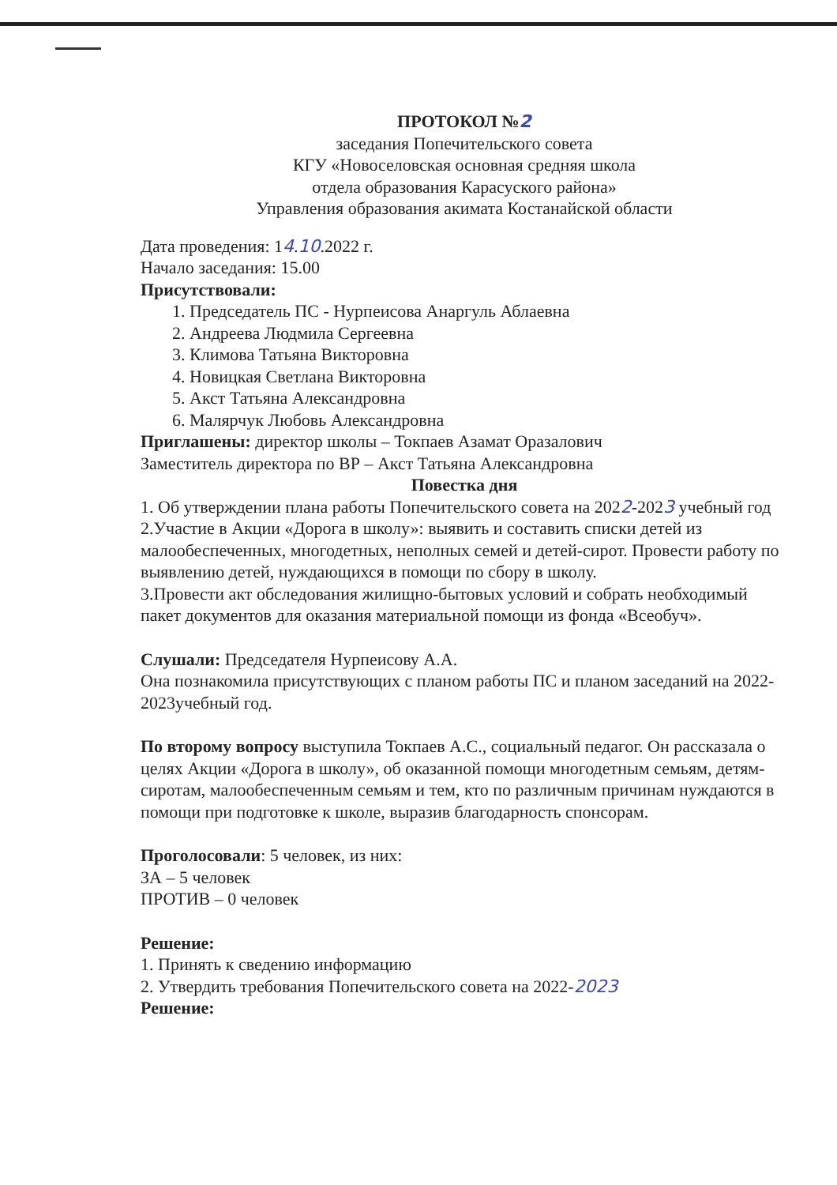ПРОТОКОЛ №2
заседания Попечительского совета
КГУ «Новоселовская основная средняя школа
отдела образования Карасуского района»
Управления образования акимата Костанайской области
Дата проведения: 14.10.2022 г.
Начало заседания: 15.00
Присутствовали:
1. Председатель ПС - Нурпеисова Анаргуль Аблаевна
2. Андреева Людмила Сергеевна
3. Климова Татьяна Викторовна
4. Новицкая Светлана Викторовна
5. Акст Татьяна Александровна
6. Малярчук Любовь Александровна
Приглашены: директор школы – Токпаев Азамат Оразалович
Заместитель директора по ВР – Акст Татьяна Александровна
Повестка дня
1. Об утверждении плана работы Попечительского совета на 2022-2023 учебный год
2.Участие в Акции «Дорога в школу»: выявить и составить списки детей из малообеспеченных, многодетных, неполных семей и детей-сирот. Провести работу по выявлению детей, нуждающихся в помощи по сбору в школу.
3.Провести акт обследования жилищно-бытовых условий и собрать необходимый пакет документов для оказания материальной помощи из фонда «Всеобуч».
Слушали: Председателя Нурпеисову А.А.
Она познакомила присутствующих с планом работы ПС и планом заседаний на 2022-2023учебный год.
По второму вопросу выступила Токпаев А.С., социальный педагог. Он рассказала о целях Акции «Дорога в школу», об оказанной помощи многодетным семьям, детям- сиротам, малообеспеченным семьям и тем, кто по различным причинам нуждаются в помощи при подготовке к школе, выразив благодарность спонсорам.
Проголосовали: 5 человек, из них:
ЗА – 5 человек
ПРОТИВ – 0 человек
Решение:
1. Принять к сведению информацию
2. Утвердить требования Попечительского совета на 2022-2023
Решение: